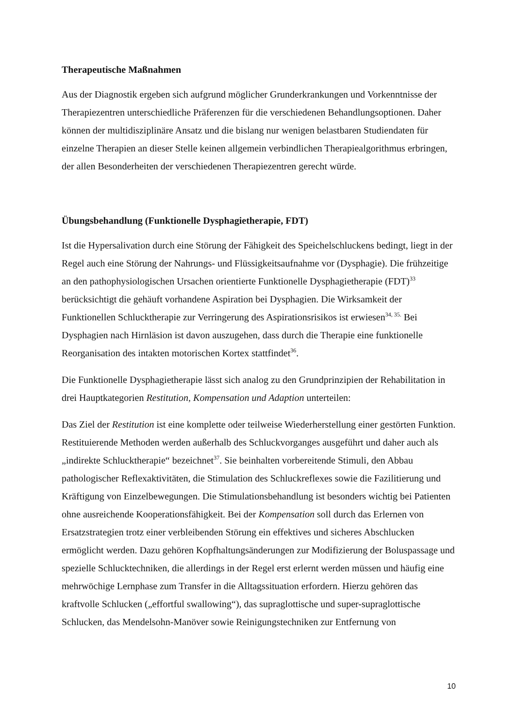Therapeutische Maßnahmen
Aus der Diagnostik ergeben sich aufgrund möglicher Grunderkrankungen und Vorkenntnisse der Therapiezentren unterschiedliche Präferenzen für die verschiedenen Behandlungsoptionen. Daher können der multidisziplinäre Ansatz und die bislang nur wenigen belastbaren Studiendaten für einzelne Therapien an dieser Stelle keinen allgemein verbindlichen Therapiealgorithmus erbringen, der allen Besonderheiten der verschiedenen Therapiezentren gerecht würde.
Übungsbehandlung (Funktionelle Dysphagietherapie, FDT)
Ist die Hypersalivation durch eine Störung der Fähigkeit des Speichelschluckens bedingt, liegt in der Regel auch eine Störung der Nahrungs- und Flüssigkeitsaufnahme vor (Dysphagie). Die frühzeitige an den pathophysiologischen Ursachen orientierte Funktionelle Dysphagietherapie (FDT)<sup>33</sup> berücksichtigt die gehäuft vorhandene Aspiration bei Dysphagien. Die Wirksamkeit der Funktionellen Schlucktherapie zur Verringerung des Aspirationsrisikos ist erwiesen<sup>34, 35.</sup> Bei Dysphagien nach Hirnläsion ist davon auszugehen, dass durch die Therapie eine funktionelle Reorganisation des intakten motorischen Kortex stattfindet<sup>36</sup>.
Die Funktionelle Dysphagietherapie lässt sich analog zu den Grundprinzipien der Rehabilitation in drei Hauptkategorien Restitution, Kompensation und Adaption unterteilen:
Das Ziel der Restitution ist eine komplette oder teilweise Wiederherstellung einer gestörten Funktion. Restituierende Methoden werden außerhalb des Schluckvorganges ausgeführt und daher auch als „indirekte Schlucktherapie“ bezeichnet<sup>37</sup>. Sie beinhalten vorbereitende Stimuli, den Abbau pathologischer Reflexaktivitäten, die Stimulation des Schluckreflexes sowie die Fazilitierung und Kräftigung von Einzelbewegungen. Die Stimulationsbehandlung ist besonders wichtig bei Patienten ohne ausreichende Kooperationsfähigkeit. Bei der Kompensation soll durch das Erlernen von Ersatzstrategien trotz einer verbleibenden Störung ein effektives und sicheres Abschlucken ermöglicht werden. Dazu gehören Kopfhaltungsänderungen zur Modifizierung der Boluspassage und spezielle Schlucktechniken, die allerdings in der Regel erst erlernt werden müssen und häufig eine mehrwöchige Lernphase zum Transfer in die Alltagssituation erfordern. Hierzu gehören das kraftvolle Schlucken („effortful swallowing“), das supraglottische und super-supraglottische Schlucken, das Mendelsohn-Manöver sowie Reinigungstechniken zur Entfernung von
10